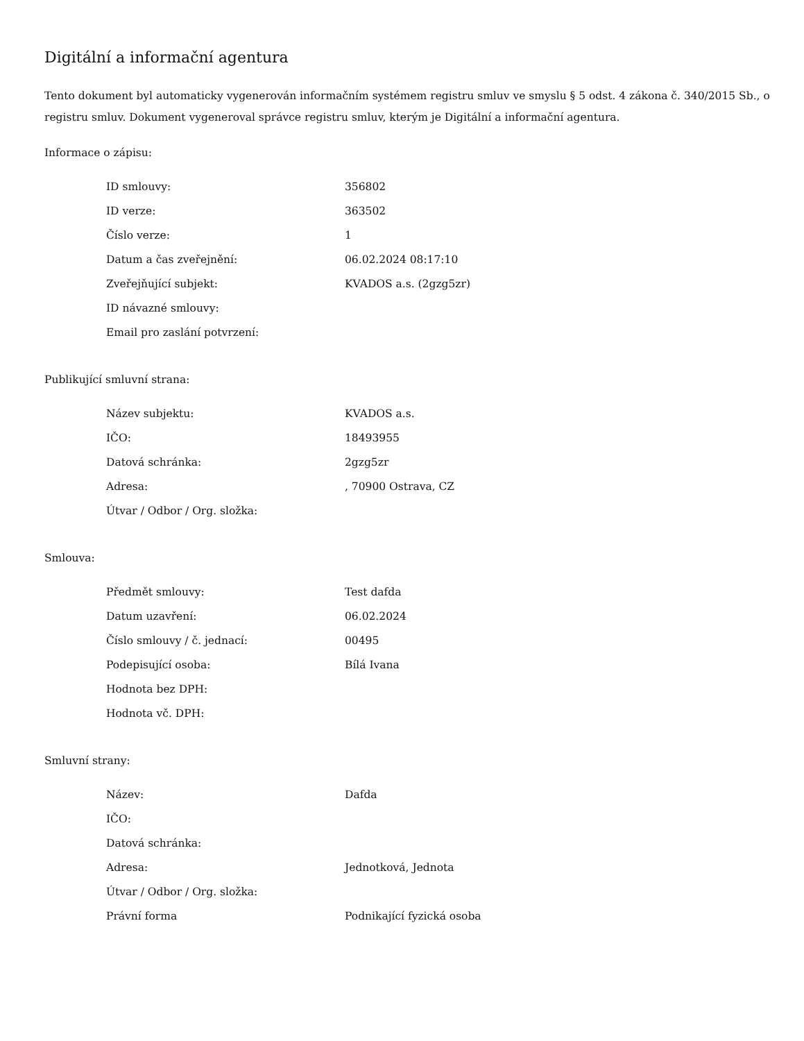Digitální a informační agentura
Tento dokument byl automaticky vygenerován informačním systémem registru smluv ve smyslu § 5 odst. 4 zákona č. 340/2015 Sb., o registru smluv. Dokument vygeneroval správce registru smluv, kterým je Digitální a informační agentura.
Informace o zápisu:
| ID smlouvy: | 356802 |
| ID verze: | 363502 |
| Číslo verze: | 1 |
| Datum a čas zveřejnění: | 06.02.2024 08:17:10 |
| Zveřejňující subjekt: | KVADOS a.s. (2gzg5zr) |
| ID návazné smlouvy: | |
| Email pro zaslání potvrzení: | |
Publikující smluvní strana:
| Název subjektu: | KVADOS a.s. |
| IČO: | 18493955 |
| Datová schránka: | 2gzg5zr |
| Adresa: | , 70900 Ostrava, CZ |
| Útvar / Odbor / Org. složka: | |
Smlouva:
| Předmět smlouvy: | Test dafda |
| Datum uzavření: | 06.02.2024 |
| Číslo smlouvy / č. jednací: | 00495 |
| Podepisující osoba: | Bílá Ivana |
| Hodnota bez DPH: | |
| Hodnota vč. DPH: | |
Smluvní strany:
| Název: | Dafda |
| IČO: | |
| Datová schránka: | |
| Adresa: | Jednotková, Jednota |
| Útvar / Odbor / Org. složka: | |
| Právní forma | Podnikající fyzická osoba |